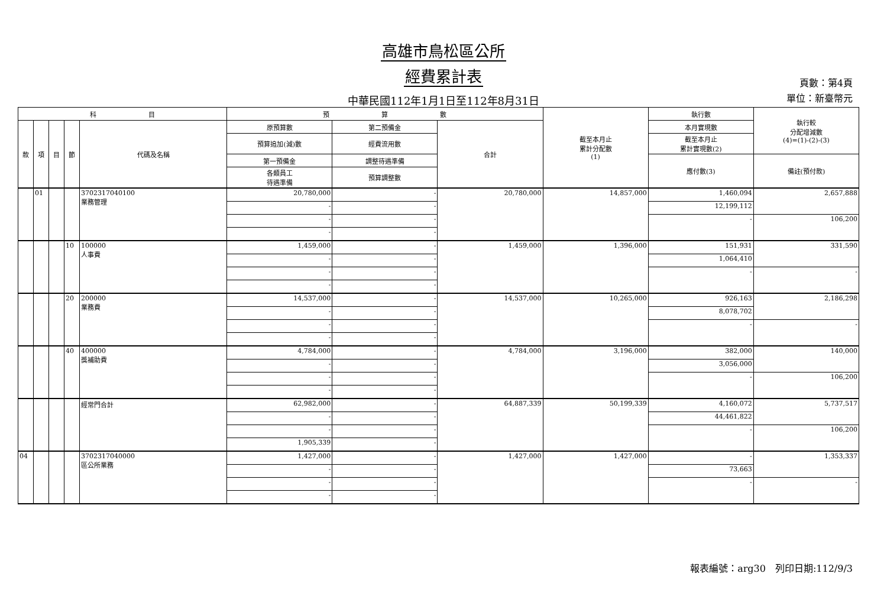高雄市鳥松區公所
經費累計表
中華民國112年1月1日至112年8月31日
頁數：第4頁
單位：新臺幣元
| 科 目 | | | | | 預 算 數 | | | 截至本月止 累計分配數 (1) | 執行數 | 執行較 分配增減數 (4)=(1)-(2)-(3) |
| --- | --- | --- | --- | --- | --- | --- | --- | --- | --- | --- |
| 款 | 項 | 目 | 節 | 代碼及名稱 | 原預算數 | 第二預備金 | 合計 | | 本月實現數 | |
| | | | | | 預算追加(減)數 | 經費流用數 | | | 截至本月止 累計實現數(2) | |
| | | | | | 第一預備金 | 調整待遇準備 | | | 應付數(3) | 備註(預付款) |
| | | | | | 各類員工 待遇準備 | 預算調整數 | | | | |
| | 01 | | | 3702317040100 業務管理 | 20,780,000 | - | 20,780,000 | 14,857,000 | 1,460,094 | 2,657,888 |
| | | | | | - | - | | | 12,199,112 | |
| | | | | | - | - | | | - | 106,200 |
| | | | | | - | - | | | | |
| | | | 10 | 100000 人事費 | 1,459,000 | - | 1,459,000 | 1,396,000 | 151,931 | 331,590 |
| | | | | | - | - | | | 1,064,410 | |
| | | | | | - | - | | | - | - |
| | | | | | - | - | | | | |
| | | | 20 | 200000 業務費 | 14,537,000 | - | 14,537,000 | 10,265,000 | 926,163 | 2,186,298 |
| | | | | | - | - | | | 8,078,702 | |
| | | | | | - | - | | | - | - |
| | | | | | - | - | | | | |
| | | | 40 | 400000 獎補助費 | 4,784,000 | - | 4,784,000 | 3,196,000 | 382,000 | 140,000 |
| | | | | | - | - | | | 3,056,000 | |
| | | | | | - | - | | | - | 106,200 |
| | | | | | - | - | | | | |
| | | | | 經常門合計 | 62,982,000 | - | 64,887,339 | 50,199,339 | 4,160,072 | 5,737,517 |
| | | | | | - | - | | | 44,461,822 | |
| | | | | | - | - | | | - | 106,200 |
| | | | | | 1,905,339 | - | | | | |
| 04 | | | | 3702317040000 區公所業務 | 1,427,000 | - | 1,427,000 | 1,427,000 | - | 1,353,337 |
| | | | | | - | - | | | 73,663 | |
| | | | | | - | - | | | - | - |
| | | | | | - | - | | | | |
報表編號：arg30　列印日期:112/9/3